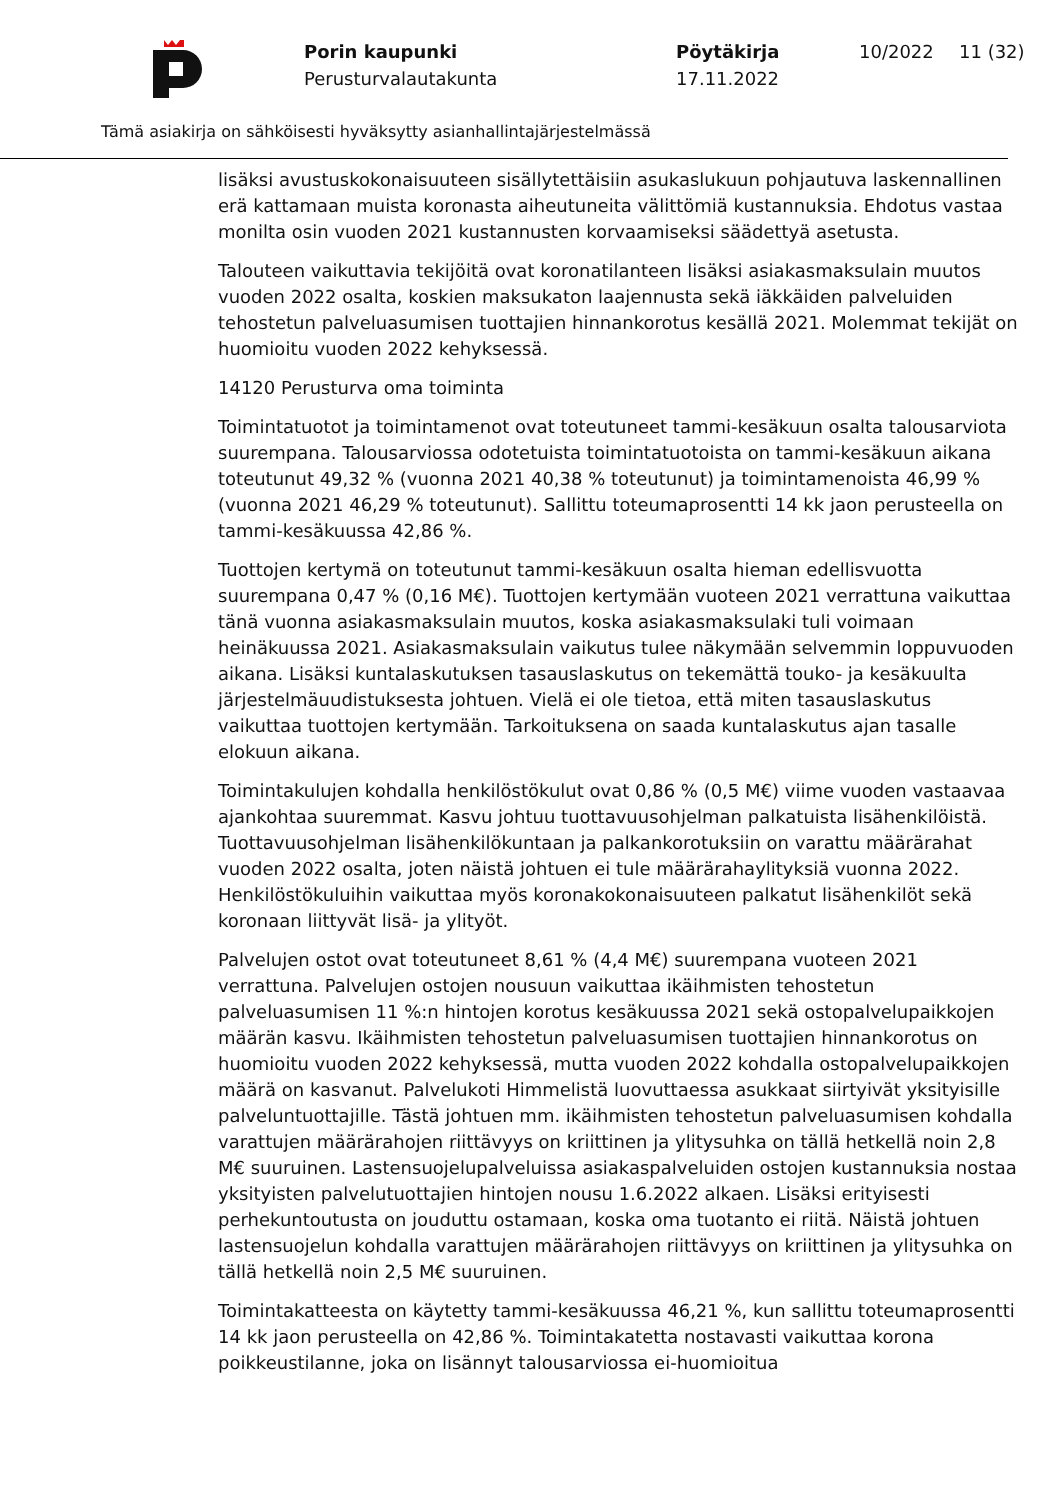Porin kaupunki
Perusturvalautakunta
Pöytäkirja
17.11.2022
10/2022 11 (32)
Tämä asiakirja on sähköisesti hyväksytty asianhallintajärjestelmässä
lisäksi avustuskokonaisuuteen sisällytettäisiin asukaslukuun pohjautuva laskennallinen erä kattamaan muista koronasta aiheutuneita välittömiä kustannuksia. Ehdotus vastaa monilta osin vuoden 2021 kustannusten korvaamiseksi säädettyä asetusta.
Talouteen vaikuttavia tekijöitä ovat koronatilanteen lisäksi asiakasmaksulain muutos vuoden 2022 osalta, koskien maksukaton laajennusta sekä iäkkäiden palveluiden tehostetun palveluasumisen tuottajien hinnankorotus kesällä 2021. Molemmat tekijät on huomioitu vuoden 2022 kehyksessä.
14120 Perusturva oma toiminta
Toimintatuotot ja toimintamenot ovat toteutuneet tammi-kesäkuun osalta talousarviota suurempana. Talousarviossa odotetuista toimintatuotoista on tammi-kesäkuun aikana toteutunut 49,32 % (vuonna 2021 40,38 % toteutunut) ja toimintamenoista 46,99 % (vuonna 2021 46,29 % toteutunut). Sallittu toteumaprosentti 14 kk jaon perusteella on tammi-kesäkuussa 42,86 %.
Tuottojen kertymä on toteutunut tammi-kesäkuun osalta hieman edellisvuotta suurempana 0,47 % (0,16 M€). Tuottojen kertymään vuoteen 2021 verrattuna vaikuttaa tänä vuonna asiakasmaksulain muutos, koska asiakasmaksulaki tuli voimaan heinäkuussa 2021. Asiakasmaksulain vaikutus tulee näkymään selvemmin loppuvuoden aikana. Lisäksi kuntalaskutuksen tasauslaskutus on tekemättä touko- ja kesäkuulta järjestelmäuudistuksesta johtuen. Vielä ei ole tietoa, että miten tasauslaskutus vaikuttaa tuottojen kertymään. Tarkoituksena on saada kuntalaskutus ajan tasalle elokuun aikana.
Toimintakulujen kohdalla henkilöstökulut ovat 0,86 % (0,5 M€) viime vuoden vastaavaa ajankohtaa suuremmat. Kasvu johtuu tuottavuusohjelman palkatuista lisähenkilöistä. Tuottavuusohjelman lisähenkilökuntaan ja palkankorotuksiin on varattu määrärahat vuoden 2022 osalta, joten näistä johtuen ei tule määrärahaylityksiä vuonna 2022. Henkilöstökuluihin vaikuttaa myös koronakokonaisuuteen palkatut lisähenkilöt sekä koronaan liittyvät lisä- ja ylityöt.
Palvelujen ostot ovat toteutuneet 8,61 % (4,4 M€) suurempana vuoteen 2021 verrattuna. Palvelujen ostojen nousuun vaikuttaa ikäihmisten tehostetun palveluasumisen 11 %:n hintojen korotus kesäkuussa 2021 sekä ostopalvelupaikkojen määrän kasvu. Ikäihmisten tehostetun palveluasumisen tuottajien hinnankorotus on huomioitu vuoden 2022 kehyksessä, mutta vuoden 2022 kohdalla ostopalvelupaikkojen määrä on kasvanut. Palvelukoti Himmelistä luovuttaessa asukkaat siirtyivät yksityisille palveluntuottajille. Tästä johtuen mm. ikäihmisten tehostetun palveluasumisen kohdalla varattujen määrärahojen riittävyys on kriittinen ja ylitysuhka on tällä hetkellä noin 2,8 M€ suuruinen. Lastensuojelupalveluissa asiakaspalveluiden ostojen kustannuksia nostaa yksityisten palvelutuottajien hintojen nousu 1.6.2022 alkaen. Lisäksi erityisesti perhekuntoutusta on jouduttu ostamaan, koska oma tuotanto ei riitä. Näistä johtuen lastensuojelun kohdalla varattujen määrärahojen riittävyys on kriittinen ja ylitysuhka on tällä hetkellä noin 2,5 M€ suuruinen.
Toimintakatteesta on käytetty tammi-kesäkuussa 46,21 %, kun sallittu toteumaprosentti 14 kk jaon perusteella on 42,86 %. Toimintakatetta nostavasti vaikuttaa korona poikkeustilanne, joka on lisännyt talousarviossa ei-huomioitua